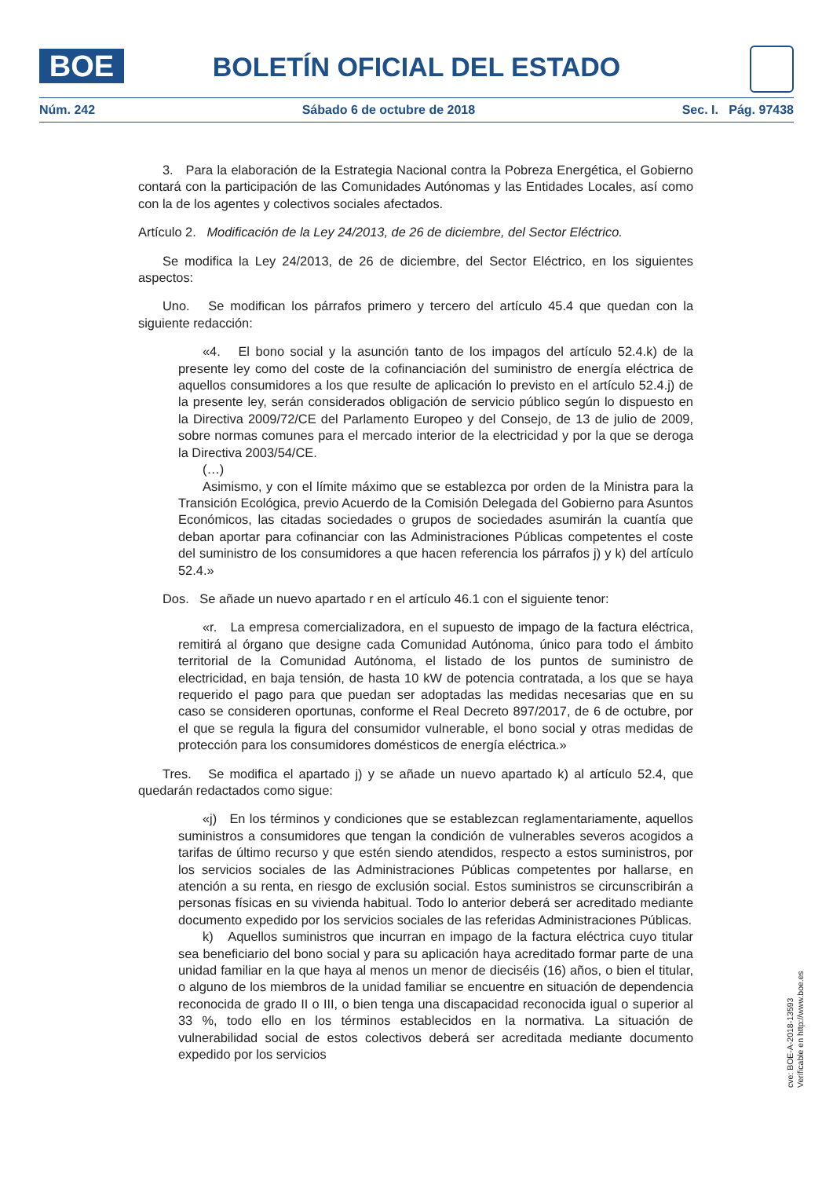BOE
BOLETÍN OFICIAL DEL ESTADO
Núm. 242 Sábado 6 de octubre de 2018 Sec. I. Pág. 97438
3. Para la elaboración de la Estrategia Nacional contra la Pobreza Energética, el Gobierno contará con la participación de las Comunidades Autónomas y las Entidades Locales, así como con la de los agentes y colectivos sociales afectados.
Artículo 2. Modificación de la Ley 24/2013, de 26 de diciembre, del Sector Eléctrico.
Se modifica la Ley 24/2013, de 26 de diciembre, del Sector Eléctrico, en los siguientes aspectos:
Uno. Se modifican los párrafos primero y tercero del artículo 45.4 que quedan con la siguiente redacción:
«4. El bono social y la asunción tanto de los impagos del artículo 52.4.k) de la presente ley como del coste de la cofinanciación del suministro de energía eléctrica de aquellos consumidores a los que resulte de aplicación lo previsto en el artículo 52.4.j) de la presente ley, serán considerados obligación de servicio público según lo dispuesto en la Directiva 2009/72/CE del Parlamento Europeo y del Consejo, de 13 de julio de 2009, sobre normas comunes para el mercado interior de la electricidad y por la que se deroga la Directiva 2003/54/CE.
(…)
Asimismo, y con el límite máximo que se establezca por orden de la Ministra para la Transición Ecológica, previo Acuerdo de la Comisión Delegada del Gobierno para Asuntos Económicos, las citadas sociedades o grupos de sociedades asumirán la cuantía que deban aportar para cofinanciar con las Administraciones Públicas competentes el coste del suministro de los consumidores a que hacen referencia los párrafos j) y k) del artículo 52.4.»
Dos. Se añade un nuevo apartado r en el artículo 46.1 con el siguiente tenor:
«r. La empresa comercializadora, en el supuesto de impago de la factura eléctrica, remitirá al órgano que designe cada Comunidad Autónoma, único para todo el ámbito territorial de la Comunidad Autónoma, el listado de los puntos de suministro de electricidad, en baja tensión, de hasta 10 kW de potencia contratada, a los que se haya requerido el pago para que puedan ser adoptadas las medidas necesarias que en su caso se consideren oportunas, conforme el Real Decreto 897/2017, de 6 de octubre, por el que se regula la figura del consumidor vulnerable, el bono social y otras medidas de protección para los consumidores domésticos de energía eléctrica.»
Tres. Se modifica el apartado j) y se añade un nuevo apartado k) al artículo 52.4, que quedarán redactados como sigue:
«j) En los términos y condiciones que se establezcan reglamentariamente, aquellos suministros a consumidores que tengan la condición de vulnerables severos acogidos a tarifas de último recurso y que estén siendo atendidos, respecto a estos suministros, por los servicios sociales de las Administraciones Públicas competentes por hallarse, en atención a su renta, en riesgo de exclusión social. Estos suministros se circunscribirán a personas físicas en su vivienda habitual. Todo lo anterior deberá ser acreditado mediante documento expedido por los servicios sociales de las referidas Administraciones Públicas.
k) Aquellos suministros que incurran en impago de la factura eléctrica cuyo titular sea beneficiario del bono social y para su aplicación haya acreditado formar parte de una unidad familiar en la que haya al menos un menor de dieciséis (16) años, o bien el titular, o alguno de los miembros de la unidad familiar se encuentre en situación de dependencia reconocida de grado II o III, o bien tenga una discapacidad reconocida igual o superior al 33 %, todo ello en los términos establecidos en la normativa. La situación de vulnerabilidad social de estos colectivos deberá ser acreditada mediante documento expedido por los servicios
cve: BOE-A-2018-13593
Verificable en http://www.boe.es